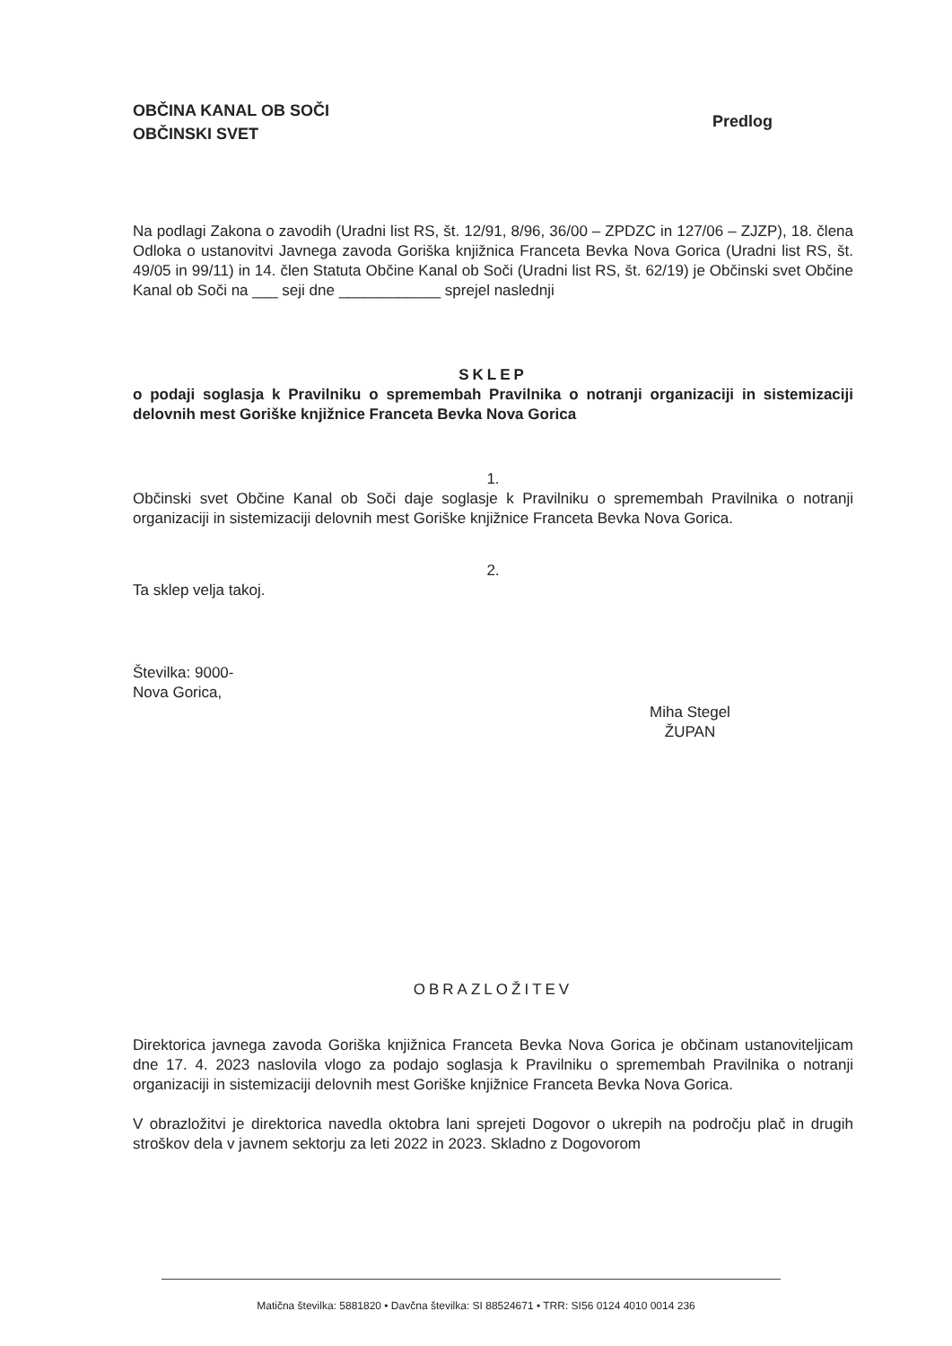OBČINA KANAL OB SOČI
OBČINSKI SVET
Predlog
Na podlagi Zakona o zavodih (Uradni list RS, št. 12/91, 8/96, 36/00 – ZPDZC in 127/06 – ZJZP), 18. člena Odloka o ustanovitvi Javnega zavoda Goriška knjižnica Franceta Bevka Nova Gorica (Uradni list RS, št. 49/05 in 99/11) in 14. člen Statuta Občine Kanal ob Soči (Uradni list RS, št. 62/19) je Občinski svet Občine Kanal ob Soči na ___ seji dne ____________ sprejel naslednji
SKLEP
o podaji soglasja k Pravilniku o spremembah Pravilnika o notranji organizaciji in sistemizaciji delovnih mest Goriške knjižnice Franceta Bevka Nova Gorica
1.
Občinski svet Občine Kanal ob Soči daje soglasje k Pravilniku o spremembah Pravilnika o notranji organizaciji in sistemizaciji delovnih mest Goriške knjižnice Franceta Bevka Nova Gorica.
2.
Ta sklep velja takoj.
Številka: 9000-
Nova Gorica,
Miha Stegel
ŽUPAN
OBRAZLOŽITEV
Direktorica javnega zavoda Goriška knjižnica Franceta Bevka Nova Gorica je občinam ustanoviteljicam dne 17. 4. 2023 naslovila vlogo za podajo soglasja k Pravilniku o spremembah Pravilnika o notranji organizaciji in sistemizaciji delovnih mest Goriške knjižnice Franceta Bevka Nova Gorica.
V obrazložitvi je direktorica navedla oktobra lani sprejeti Dogovor o ukrepih na področju plač in drugih stroškov dela v javnem sektorju za leti 2022 in 2023. Skladno z Dogovorom
Matična številka: 5881820 • Davčna številka: SI 88524671 • TRR: SI56 0124 4010 0014 236